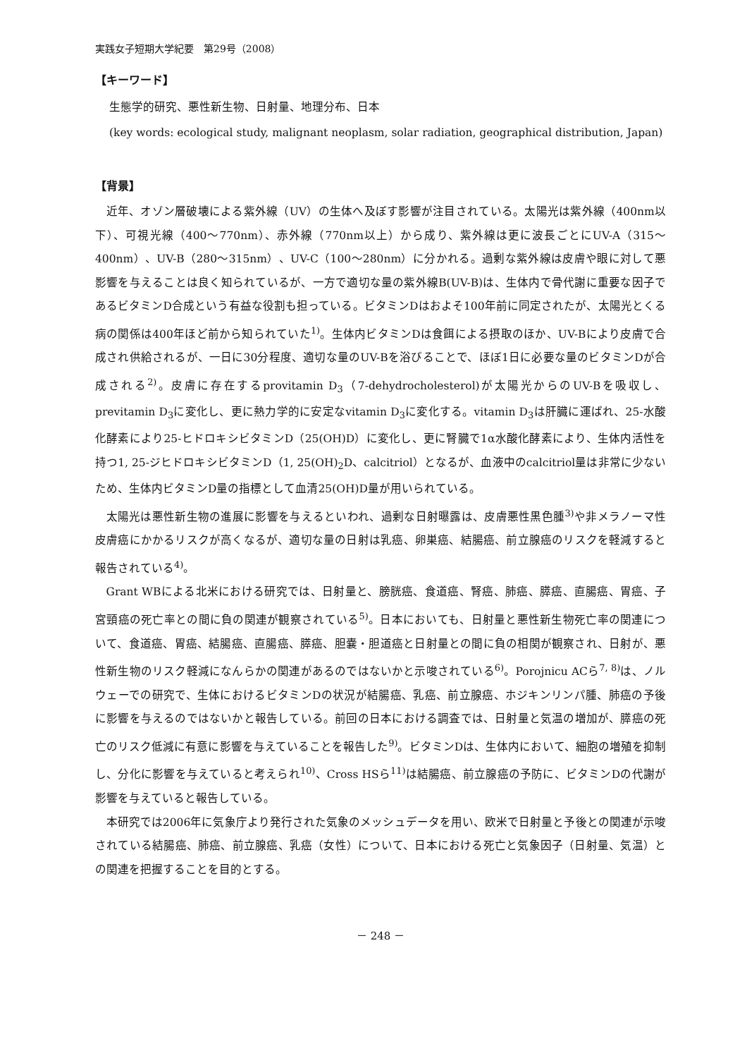実践女子短期大学紀要　第29号（2008）
【キーワード】
生態学的研究、悪性新生物、日射量、地理分布、日本
(key words: ecological study, malignant neoplasm, solar radiation, geographical distribution, Japan)
【背景】
近年、オゾン層破壊による紫外線（UV）の生体へ及ぼす影響が注目されている。太陽光は紫外線（400nm以下）、可視光線（400～770nm）、赤外線（770nm以上）から成り、紫外線は更に波長ごとにUV-A（315～400nm）、UV-B（280～315nm）、UV-C（100～280nm）に分かれる。過剰な紫外線は皮膚や眼に対して悪影響を与えることは良く知られているが、一方で適切な量の紫外線B(UV-B)は、生体内で骨代謝に重要な因子であるビタミンD合成という有益な役割も担っている。ビタミンDはおよそ100年前に同定されたが、太陽光とくる病の関係は400年ほど前から知られていた<sup>1)</sup>。生体内ビタミンDは食餌による摂取のほか、UV-Bにより皮膚で合成され供給されるが、一日に30分程度、適切な量のUV-Bを浴びることで、ほぼ1日に必要な量のビタミンDが合成される<sup>2)</sup>。皮膚に存在するprovitamin D<sub>3</sub>（7-dehydrocholesterol)が太陽光からのUV-Bを吸収し、previtamin D<sub>3</sub>に変化し、更に熱力学的に安定なvitamin D<sub>3</sub>に変化する。vitamin D<sub>3</sub>は肝臓に運ばれ、25-水酸化酵素により25-ヒドロキシビタミンD（25(OH)D）に変化し、更に腎臓で1α水酸化酵素により、生体内活性を持つ1, 25-ジヒドロキシビタミンD（1, 25(OH)<sub>2</sub>D、calcitriol）となるが、血液中のcalcitriol量は非常に少ないため、生体内ビタミンD量の指標として血清25(OH)D量が用いられている。
太陽光は悪性新生物の進展に影響を与えるといわれ、過剰な日射曝露は、皮膚悪性黒色腫<sup>3)</sup>や非メラノーマ性皮膚癌にかかるリスクが高くなるが、適切な量の日射は乳癌、卵巣癌、結腸癌、前立腺癌のリスクを軽減すると報告されている<sup>4)</sup>。
Grant WBによる北米における研究では、日射量と、膀胱癌、食道癌、腎癌、肺癌、膵癌、直腸癌、胃癌、子宮頸癌の死亡率との間に負の関連が観察されている<sup>5)</sup>。日本においても、日射量と悪性新生物死亡率の関連について、食道癌、胃癌、結腸癌、直腸癌、膵癌、胆嚢・胆道癌と日射量との間に負の相関が観察され、日射が、悪性新生物のリスク軽減になんらかの関連があるのではないかと示唆されている<sup>6)</sup>。Porojnicu ACら<sup>7, 8)</sup>は、ノルウェーでの研究で、生体におけるビタミンDの状況が結腸癌、乳癌、前立腺癌、ホジキンリンパ腫、肺癌の予後に影響を与えるのではないかと報告している。前回の日本における調査では、日射量と気温の増加が、膵癌の死亡のリスク低減に有意に影響を与えていることを報告した<sup>9)</sup>。ビタミンDは、生体内において、細胞の増殖を抑制し、分化に影響を与えていると考えられ<sup>10)</sup>、Cross HSら<sup>11)</sup>は結腸癌、前立腺癌の予防に、ビタミンDの代謝が影響を与えていると報告している。
本研究では2006年に気象庁より発行された気象のメッシュデータを用い、欧米で日射量と予後との関連が示唆されている結腸癌、肺癌、前立腺癌、乳癌（女性）について、日本における死亡と気象因子（日射量、気温）との関連を把握することを目的とする。
－ 248 －